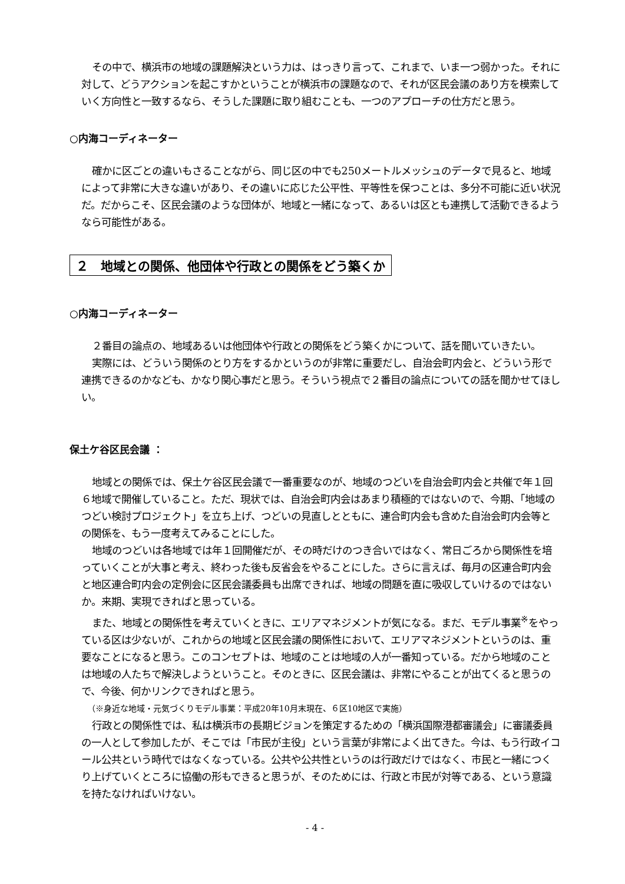その中で、横浜市の地域の課題解決という力は、はっきり言って、これまで、いま一つ弱かった。それに対して、どうアクションを起こすかということが横浜市の課題なので、それが区民会議のあり方を模索していく方向性と一致するなら、そうした課題に取り組むことも、一つのアプローチの仕方だと思う。
○内海コーディネーター
確かに区ごとの違いもさることながら、同じ区の中でも250メートルメッシュのデータで見ると、地域によって非常に大きな違いがあり、その違いに応じた公平性、平等性を保つことは、多分不可能に近い状況だ。だからこそ、区民会議のような団体が、地域と一緒になって、あるいは区とも連携して活動できるようなら可能性がある。
２　地域との関係、他団体や行政との関係をどう築くか
○内海コーディネーター
２番目の論点の、地域あるいは他団体や行政との関係をどう築くかについて、話を聞いていきたい。
実際には、どういう関係のとり方をするかというのが非常に重要だし、自治会町内会と、どういう形で連携できるのかなども、かなり関心事だと思う。そういう視点で２番目の論点についての話を聞かせてほしい。
保土ケ谷区民会議 ：
地域との関係では、保土ケ谷区民会議で一番重要なのが、地域のつどいを自治会町内会と共催で年１回６地域で開催していること。ただ、現状では、自治会町内会はあまり積極的ではないので、今期、「地域のつどい検討プロジェクト」を立ち上げ、つどいの見直しとともに、連合町内会も含めた自治会町内会等との関係を、もう一度考えてみることにした。
地域のつどいは各地域では年１回開催だが、その時だけのつき合いではなく、常日ごろから関係性を培っていくことが大事と考え、終わった後も反省会をやることにした。さらに言えば、毎月の区連合町内会と地区連合町内会の定例会に区民会議委員も出席できれば、地域の問題を直に吸収していけるのではないか。来期、実現できればと思っている。
また、地域との関係性を考えていくときに、エリアマネジメントが気になる。まだ、モデル事業<sup>※</sup>をやっている区は少ないが、これからの地域と区民会議の関係性において、エリアマネジメントというのは、重要なことになると思う。このコンセプトは、地域のことは地域の人が一番知っている。だから地域のことは地域の人たちで解決しようということ。そのときに、区民会議は、非常にやることが出てくると思うので、今後、何かリンクできればと思う。
（※身近な地域・元気づくりモデル事業：平成20年10月末現在、６区10地区で実施）
行政との関係性では、私は横浜市の長期ビジョンを策定するための「横浜国際港都審議会」に審議委員の一人として参加したが、そこでは「市民が主役」という言葉が非常によく出てきた。今は、もう行政イコール公共という時代ではなくなっている。公共や公共性というのは行政だけではなく、市民と一緒につくり上げていくところに協働の形もできると思うが、そのためには、行政と市民が対等である、という意識を持たなければいけない。
- 4 -